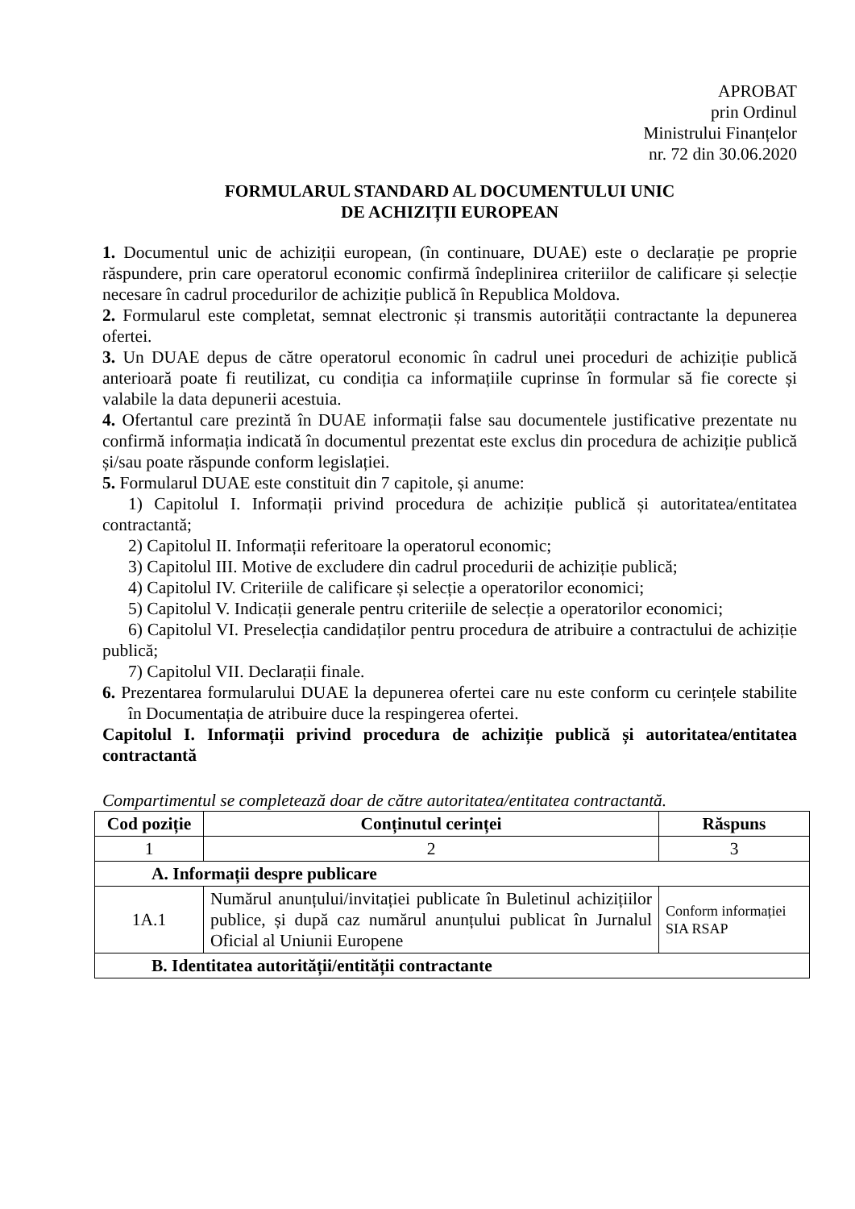APROBAT
prin Ordinul
Ministrului Finanțelor
nr. 72 din 30.06.2020
FORMULARUL STANDARD AL DOCUMENTULUI UNIC
DE ACHIZIȚII EUROPEAN
1. Documentul unic de achiziții european, (în continuare, DUAE) este o declarație pe proprie răspundere, prin care operatorul economic confirmă îndeplinirea criteriilor de calificare și selecție necesare în cadrul procedurilor de achiziție publică în Republica Moldova.
2. Formularul este completat, semnat electronic și transmis autorității contractante la depunerea ofertei.
3. Un DUAE depus de către operatorul economic în cadrul unei proceduri de achiziție publică anterioară poate fi reutilizat, cu condiția ca informațiile cuprinse în formular să fie corecte și valabile la data depunerii acestuia.
4. Ofertantul care prezintă în DUAE informații false sau documentele justificative prezentate nu confirmă informația indicată în documentul prezentat este exclus din procedura de achiziție publică și/sau poate răspunde conform legislației.
5. Formularul DUAE este constituit din 7 capitole, și anume:
1) Capitolul I. Informații privind procedura de achiziție publică și autoritatea/entitatea contractantă;
2) Capitolul II. Informații referitoare la operatorul economic;
3) Capitolul III. Motive de excludere din cadrul procedurii de achiziție publică;
4) Capitolul IV. Criteriile de calificare și selecție a operatorilor economici;
5) Capitolul V. Indicații generale pentru criteriile de selecție a operatorilor economici;
6) Capitolul VI. Preselecția candidaților pentru procedura de atribuire a contractului de achiziție publică;
7) Capitolul VII. Declarații finale.
6. Prezentarea formularului DUAE la depunerea ofertei care nu este conform cu cerințele stabilite în Documentația de atribuire duce la respingerea ofertei.
Capitolul I. Informații privind procedura de achiziție publică și autoritatea/entitatea contractantă
Compartimentul se completează doar de către autoritatea/entitatea contractantă.
| Cod poziție | Conținutul cerinței | Răspuns |
| --- | --- | --- |
| 1 | 2 | 3 |
| A. Informații despre publicare | | |
| 1A.1 | Numărul anunțului/invitației publicate în Buletinul achizițiilor publice, și după caz numărul anunțului publicat în Jurnalul Oficial al Uniunii Europene | Conform informației SIA RSAP |
| B. Identitatea autorității/entității contractante | | |